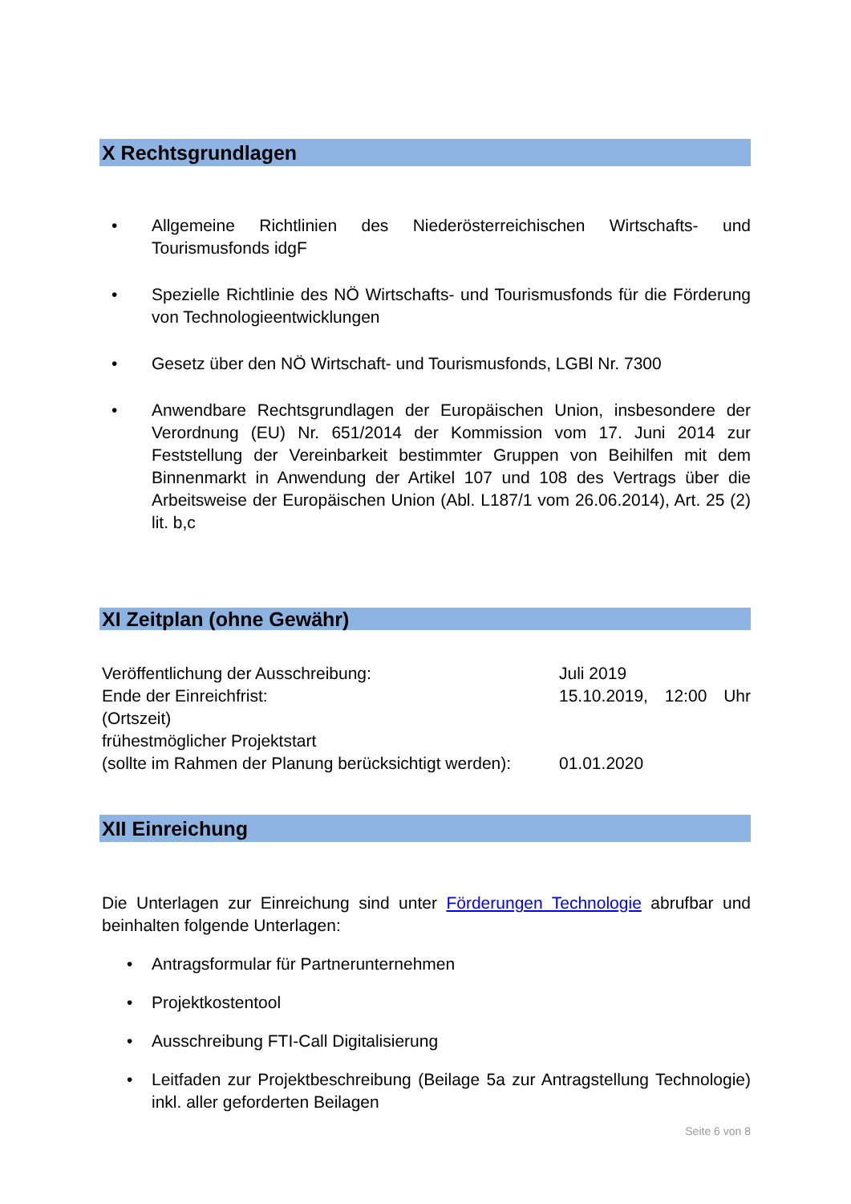X Rechtsgrundlagen
• Allgemeine Richtlinien des Niederösterreichischen Wirtschafts- und Tourismusfonds idgF
• Spezielle Richtlinie des NÖ Wirtschafts- und Tourismusfonds für die Förderung von Technologieentwicklungen
• Gesetz über den NÖ Wirtschaft- und Tourismusfonds, LGBl Nr. 7300
• Anwendbare Rechtsgrundlagen der Europäischen Union, insbesondere der Verordnung (EU) Nr. 651/2014 der Kommission vom 17. Juni 2014 zur Feststellung der Vereinbarkeit bestimmter Gruppen von Beihilfen mit dem Binnenmarkt in Anwendung der Artikel 107 und 108 des Vertrags über die Arbeitsweise der Europäischen Union (Abl. L187/1 vom 26.06.2014), Art. 25 (2) lit. b,c
XI Zeitplan (ohne Gewähr)
Veröffentlichung der Ausschreibung: Juli 2019
Ende der Einreichfrist: 15.10.2019, 12:00 Uhr
(Ortszeit)
frühestmöglicher Projektstart
(sollte im Rahmen der Planung berücksichtigt werden): 01.01.2020
XII Einreichung
Die Unterlagen zur Einreichung sind unter Förderungen Technologie abrufbar und beinhalten folgende Unterlagen:
• Antragsformular für Partnerunternehmen
• Projektkostentool
• Ausschreibung FTI-Call Digitalisierung
• Leitfaden zur Projektbeschreibung (Beilage 5a zur Antragstellung Technologie) inkl. aller geforderten Beilagen
Seite 6 von 8